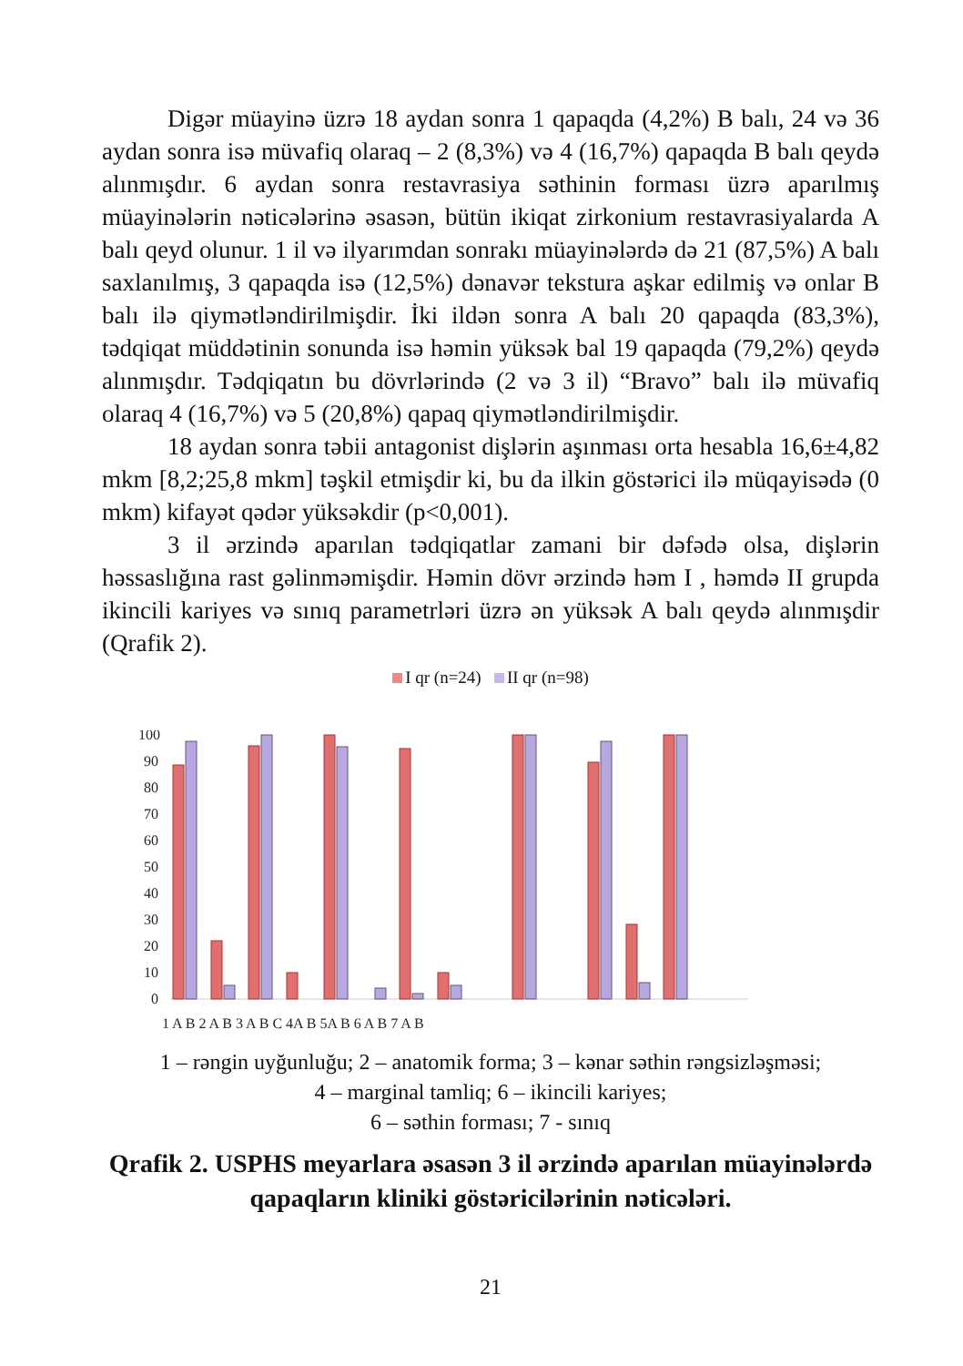Digər müayinə üzrə 18 aydan sonra 1 qapaqda (4,2%) B balı, 24 və 36 aydan sonra isə müvafiq olaraq – 2 (8,3%) və 4 (16,7%) qapaqda B balı qeydə alınmışdır. 6 aydan sonra restavrasiya səthinin forması üzrə aparılmış müayinələrin nəticələrinə əsasən, bütün ikiqat zirkonium restavrasiyalarda A balı qeyd olunur. 1 il və ilyarımdan sonrakı müayinələrdə də 21 (87,5%) A balı saxlanılmış, 3 qapaqda isə (12,5%) dənavər tekstura aşkar edilmiş və onlar B balı ilə qiymətləndirilmişdir. İki ildən sonra A balı 20 qapaqda (83,3%), tədqiqat müddətinin sonunda isə həmin yüksək bal 19 qapaqda (79,2%) qeydə alınmışdır. Tədqiqatın bu dövrlərində (2 və 3 il) “Bravo” balı ilə müvafiq olaraq 4 (16,7%) və 5 (20,8%) qapaq qiymətləndirilmişdir.
18 aydan sonra təbii antagonist dişlərin aşınması orta hesabla 16,6±4,82 mkm [8,2;25,8 mkm] təşkil etmişdir ki, bu da ilkin göstərici ilə müqayisədə (0 mkm) kifayət qədər yüksəkdir (p<0,001).
3 il ərzində aparılan tədqiqatlar zamani bir dəfədə olsa, dişlərin həssaslığına rast gəlinməmişdir. Həmin dövr ərzində həm I , həmdə II grupda ikincili kariyes və sınıq parametrləri üzrə ən yüksək A balı qeydə alınmışdir (Qrafik 2).
I qr (n=24) II qr (n=98)
100
90
80
70
60
50
40
30
20
10
0
1 A B 2 A B 3 A B C 4A B 5A B 6 A B 7 A B
1 – rəngin uyğunluğu; 2 – anatomik forma; 3 – kənar səthin rəngsizləşməsi;
4 – marginal tamliq; 6 – ikincili kariyes;
6 – səthin forması; 7 - sınıq
Qrafik 2. USPHS meyarlara əsasən 3 il ərzində aparılan müayinələrdə qapaqların kliniki göstəricilərinin nəticələri.
21